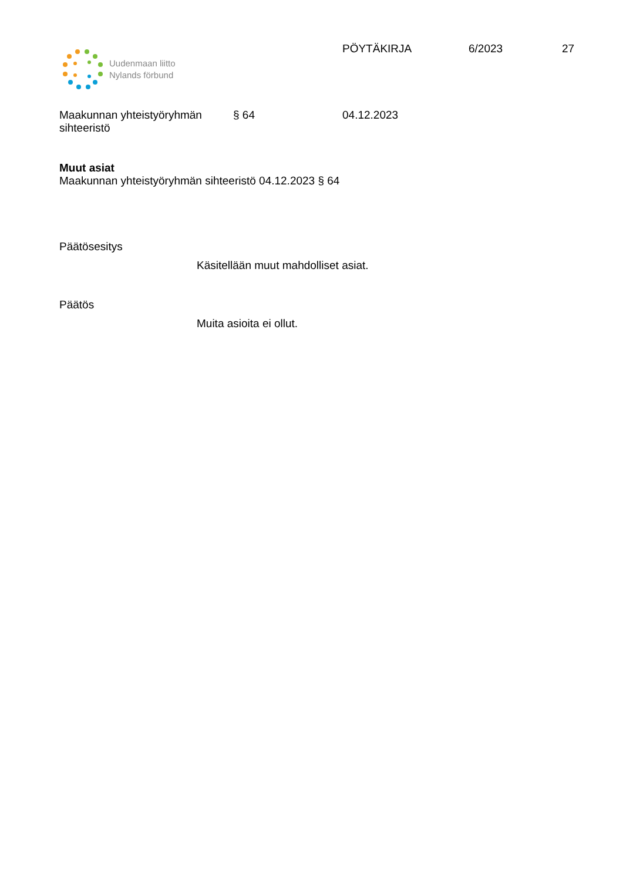Uudenmaan liitto
Nylands förbund
PÖYTÄKIRJA 6/2023 27
Maakunnan yhteistyöryhmän sihteeristö
§ 64 04.12.2023
Muut asiat
Maakunnan yhteistyöryhmän sihteeristö 04.12.2023 § 64
Päätösesitys
Käsitellään muut mahdolliset asiat.
Päätös
Muita asioita ei ollut.